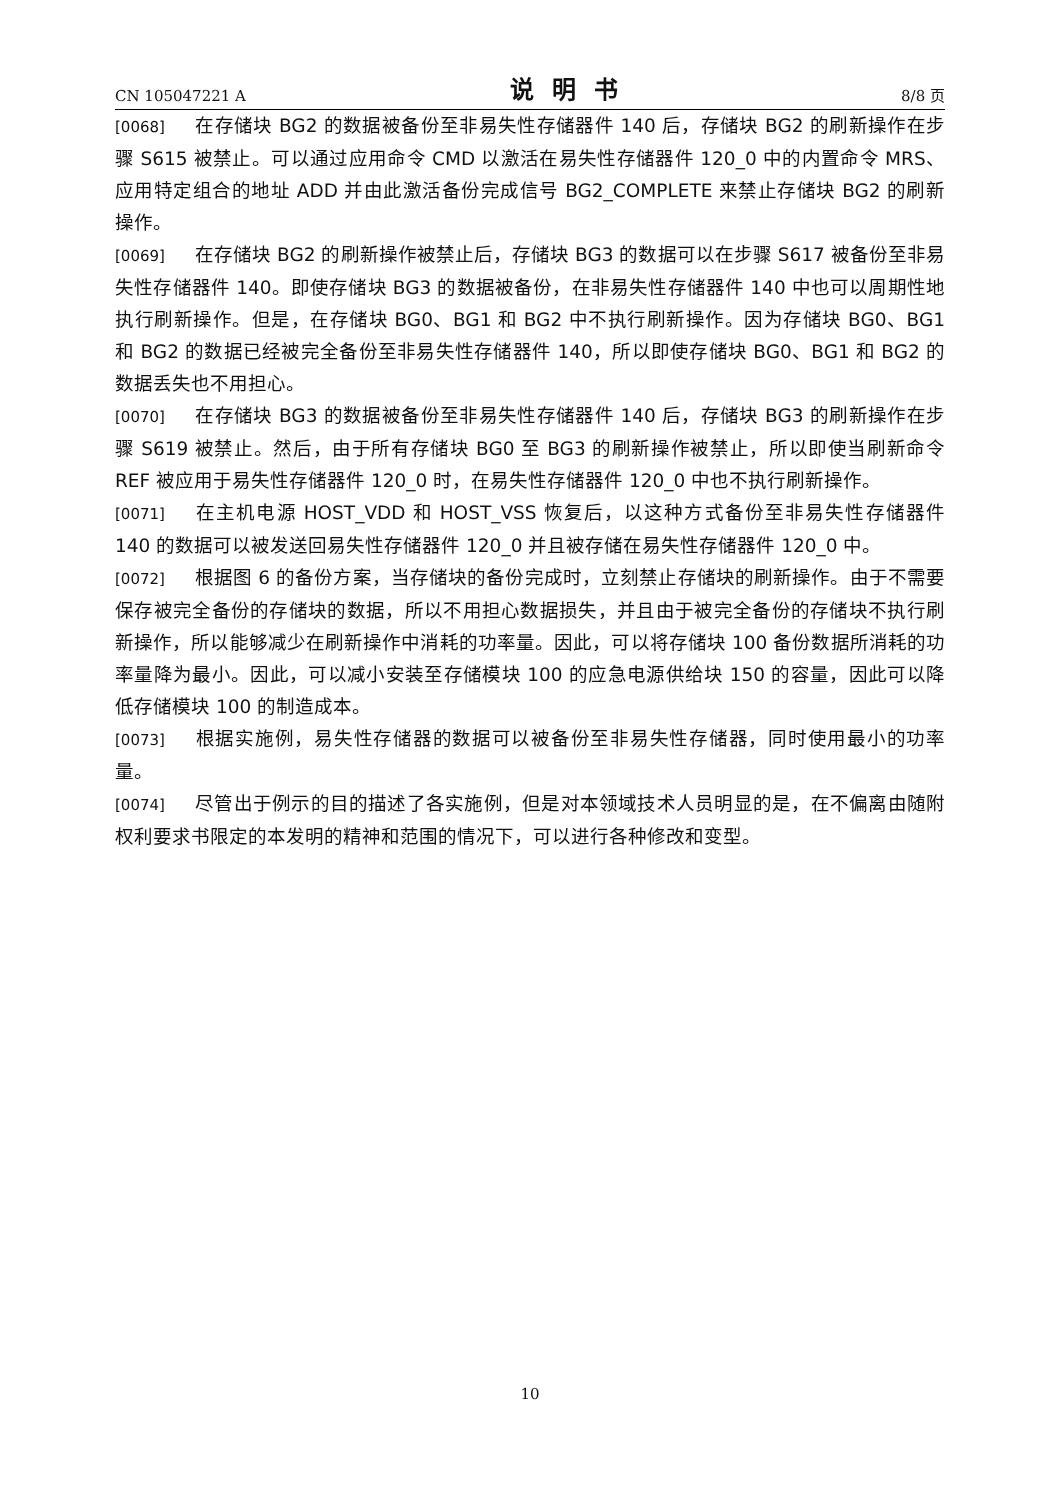CN 105047221 A 说明书 8/8 页
[0068] 在存储块 BG2 的数据被备份至非易失性存储器件 140 后，存储块 BG2 的刷新操作在步骤 S615 被禁止。可以通过应用命令 CMD 以激活在易失性存储器件 120_0 中的内置命令 MRS、应用特定组合的地址 ADD 并由此激活备份完成信号 BG2_COMPLETE 来禁止存储块 BG2 的刷新操作。
[0069] 在存储块 BG2 的刷新操作被禁止后，存储块 BG3 的数据可以在步骤 S617 被备份至非易失性存储器件 140。即使存储块 BG3 的数据被备份，在非易失性存储器件 140 中也可以周期性地执行刷新操作。但是，在存储块 BG0、BG1 和 BG2 中不执行刷新操作。因为存储块 BG0、BG1 和 BG2 的数据已经被完全备份至非易失性存储器件 140，所以即使存储块 BG0、BG1 和 BG2 的数据丢失也不用担心。
[0070] 在存储块 BG3 的数据被备份至非易失性存储器件 140 后，存储块 BG3 的刷新操作在步骤 S619 被禁止。然后，由于所有存储块 BG0 至 BG3 的刷新操作被禁止，所以即使当刷新命令 REF 被应用于易失性存储器件 120_0 时，在易失性存储器件 120_0 中也不执行刷新操作。
[0071] 在主机电源 HOST_VDD 和 HOST_VSS 恢复后，以这种方式备份至非易失性存储器件 140 的数据可以被发送回易失性存储器件 120_0 并且被存储在易失性存储器件 120_0 中。
[0072] 根据图 6 的备份方案，当存储块的备份完成时，立刻禁止存储块的刷新操作。由于不需要保存被完全备份的存储块的数据，所以不用担心数据损失，并且由于被完全备份的存储块不执行刷新操作，所以能够减少在刷新操作中消耗的功率量。因此，可以将存储块 100 备份数据所消耗的功率量降为最小。因此，可以减小安装至存储模块 100 的应急电源供给块 150 的容量，因此可以降低存储模块 100 的制造成本。
[0073] 根据实施例，易失性存储器的数据可以被备份至非易失性存储器，同时使用最小的功率量。
[0074] 尽管出于例示的目的描述了各实施例，但是对本领域技术人员明显的是，在不偏离由随附权利要求书限定的本发明的精神和范围的情况下，可以进行各种修改和变型。
10